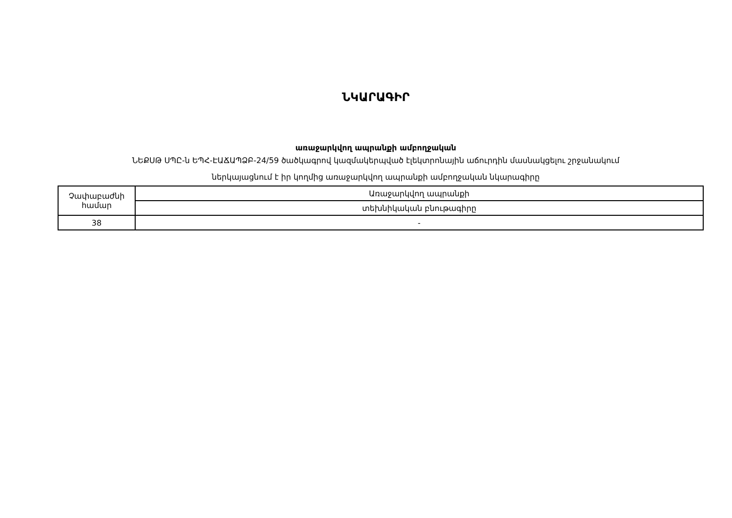ՆԿԱՐԱԳԻՐ
առաջարկվող ապրանքի ամբողջական
ՆԵՔՍԹ ՍՊԸ-ն ԵՊՀ-ԷԱՃԱՊՁԲ-24/59 ծածկագրով կազմակերպված էլեկտրոնային աճուրդին մասնակցելու շրջանակում
ներկայացնում է իր կողմից առաջարկվող ապրանքի ամբողջական նկարագիրը
| Չափաբաժնի համար | Առաջարկվող ապրանքի |
| | տեխնիկական բնութագիրը |
| 38 | - |